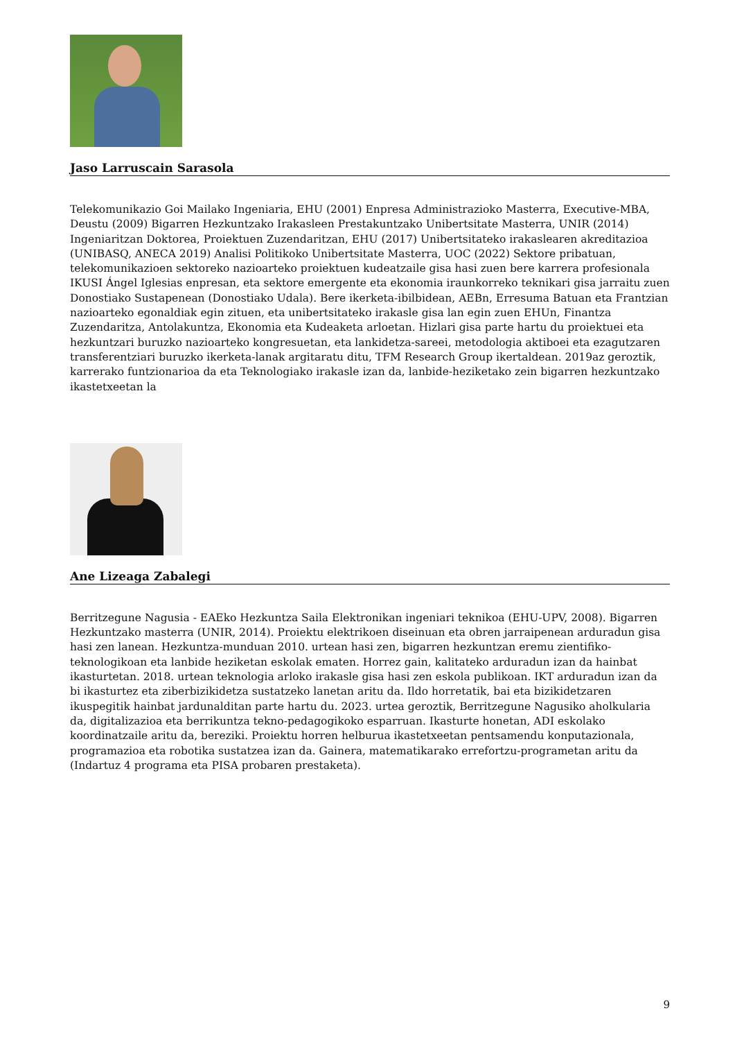Jaso Larruscain Sarasola
Telekomunikazio Goi Mailako Ingeniaria, EHU (2001) Enpresa Administrazioko Masterra, Executive-MBA, Deustu (2009) Bigarren Hezkuntzako Irakasleen Prestakuntzako Unibertsitate Masterra, UNIR (2014) Ingeniaritzan Doktorea, Proiektuen Zuzendaritzan, EHU (2017) Unibertsitateko irakaslearen akreditazioa (UNIBASQ, ANECA 2019) Analisi Politikoko Unibertsitate Masterra, UOC (2022) Sektore pribatuan, telekomunikazioen sektoreko nazioarteko proiektuen kudeatzaile gisa hasi zuen bere karrera profesionala IKUSI Ángel Iglesias enpresan, eta sektore emergente eta ekonomia iraunkorreko teknikari gisa jarraitu zuen Donostiako Sustapenean (Donostiako Udala). Bere ikerketa-ibilbidean, AEBn, Erresuma Batuan eta Frantzian nazioarteko egonaldiak egin zituen, eta unibertsitateko irakasle gisa lan egin zuen EHUn, Finantza Zuzendaritza, Antolakuntza, Ekonomia eta Kudeaketa arloetan. Hizlari gisa parte hartu du proiektuei eta hezkuntzari buruzko nazioarteko kongresuetan, eta lankidetza-sareei, metodologia aktiboei eta ezagutzaren transferentziari buruzko ikerketa-lanak argitaratu ditu, TFM Research Group ikertaldean. 2019az geroztik, karrerako funtzionarioa da eta Teknologiako irakasle izan da, lanbide-heziketako zein bigarren hezkuntzako ikastetxeetan la
Ane Lizeaga Zabalegi
Berritzegune Nagusia - EAEko Hezkuntza Saila Elektronikan ingeniari teknikoa (EHU-UPV, 2008). Bigarren Hezkuntzako masterra (UNIR, 2014). Proiektu elektrikoen diseinuan eta obren jarraipenean arduradun gisa hasi zen lanean. Hezkuntza-munduan 2010. urtean hasi zen, bigarren hezkuntzan eremu zientifiko-teknologikoan eta lanbide heziketan eskolak ematen. Horrez gain, kalitateko arduradun izan da hainbat ikasturtetan. 2018. urtean teknologia arloko irakasle gisa hasi zen eskola publikoan. IKT arduradun izan da bi ikasturtez eta ziberbizikidetza sustatzeko lanetan aritu da. Ildo horretatik, bai eta bizikidetzaren ikuspegitik hainbat jardunalditan parte hartu du. 2023. urtea geroztik, Berritzegune Nagusiko aholkularia da, digitalizazioa eta berrikuntza tekno-pedagogikoko esparruan. Ikasturte honetan, ADI eskolako koordinatzaile aritu da, bereziki. Proiektu horren helburua ikastetxeetan pentsamendu konputazionala, programazioa eta robotika sustatzea izan da. Gainera, matematikarako errefortzu-programetan aritu da (Indartuz 4 programa eta PISA probaren prestaketa).
9